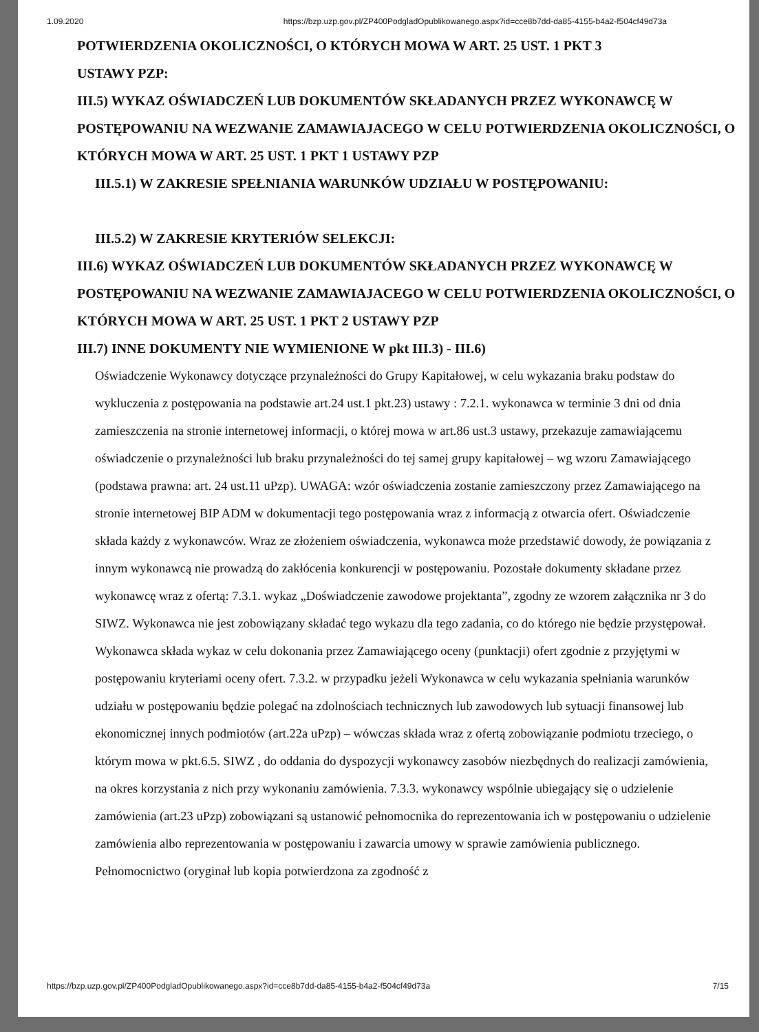1.09.2020 https://bzp.uzp.gov.pl/ZP400PodgladOpublikowanego.aspx?id=cce8b7dd-da85-4155-b4a2-f504cf49d73a
POTWIERDZENIA OKOLICZNOŚCI, O KTÓRYCH MOWA W ART. 25 UST. 1 PKT 3
USTAWY PZP:
III.5) WYKAZ OŚWIADCZEŃ LUB DOKUMENTÓW SKŁADANYCH PRZEZ WYKONAWCĘ W POSTĘPOWANIU NA WEZWANIE ZAMAWIAJACEGO W CELU POTWIERDZENIA OKOLICZNOŚCI, O KTÓRYCH MOWA W ART. 25 UST. 1 PKT 1 USTAWY PZP
III.5.1) W ZAKRESIE SPEŁNIANIA WARUNKÓW UDZIAŁU W POSTĘPOWANIU:
III.5.2) W ZAKRESIE KRYTERIÓW SELEKCJI:
III.6) WYKAZ OŚWIADCZEŃ LUB DOKUMENTÓW SKŁADANYCH PRZEZ WYKONAWCĘ W POSTĘPOWANIU NA WEZWANIE ZAMAWIAJACEGO W CELU POTWIERDZENIA OKOLICZNOŚCI, O KTÓRYCH MOWA W ART. 25 UST. 1 PKT 2 USTAWY PZP
III.7) INNE DOKUMENTY NIE WYMIENIONE W pkt III.3) - III.6)
Oświadczenie Wykonawcy dotyczące przynależności do Grupy Kapitałowej, w celu wykazania braku podstaw do wykluczenia z postępowania na podstawie art.24 ust.1 pkt.23) ustawy : 7.2.1. wykonawca w terminie 3 dni od dnia zamieszczenia na stronie internetowej informacji, o której mowa w art.86 ust.3 ustawy, przekazuje zamawiającemu oświadczenie o przynależności lub braku przynależności do tej samej grupy kapitałowej – wg wzoru Zamawiającego (podstawa prawna: art. 24 ust.11 uPzp). UWAGA: wzór oświadczenia zostanie zamieszczony przez Zamawiającego na stronie internetowej BIP ADM w dokumentacji tego postępowania wraz z informacją z otwarcia ofert. Oświadczenie składa każdy z wykonawców. Wraz ze złożeniem oświadczenia, wykonawca może przedstawić dowody, że powiązania z innym wykonawcą nie prowadzą do zakłócenia konkurencji w postępowaniu. Pozostałe dokumenty składane przez wykonawcę wraz z ofertą: 7.3.1. wykaz „Doświadczenie zawodowe projektanta”, zgodny ze wzorem załącznika nr 3 do SIWZ. Wykonawca nie jest zobowiązany składać tego wykazu dla tego zadania, co do którego nie będzie przystępował. Wykonawca składa wykaz w celu dokonania przez Zamawiającego oceny (punktacji) ofert zgodnie z przyjętymi w postępowaniu kryteriami oceny ofert. 7.3.2. w przypadku jeżeli Wykonawca w celu wykazania spełniania warunków udziału w postępowaniu będzie polegać na zdolnościach technicznych lub zawodowych lub sytuacji finansowej lub ekonomicznej innych podmiotów (art.22a uPzp) – wówczas składa wraz z ofertą zobowiązanie podmiotu trzeciego, o którym mowa w pkt.6.5. SIWZ , do oddania do dyspozycji wykonawcy zasobów niezbędnych do realizacji zamówienia, na okres korzystania z nich przy wykonaniu zamówienia. 7.3.3. wykonawcy wspólnie ubiegający się o udzielenie zamówienia (art.23 uPzp) zobowiązani są ustanowić pełnomocnika do reprezentowania ich w postępowaniu o udzielenie zamówienia albo reprezentowania w postępowaniu i zawarcia umowy w sprawie zamówienia publicznego. Pełnomocnictwo (oryginał lub kopia potwierdzona za zgodność z
https://bzp.uzp.gov.pl/ZP400PodgladOpublikowanego.aspx?id=cce8b7dd-da85-4155-b4a2-f504cf49d73a 7/15